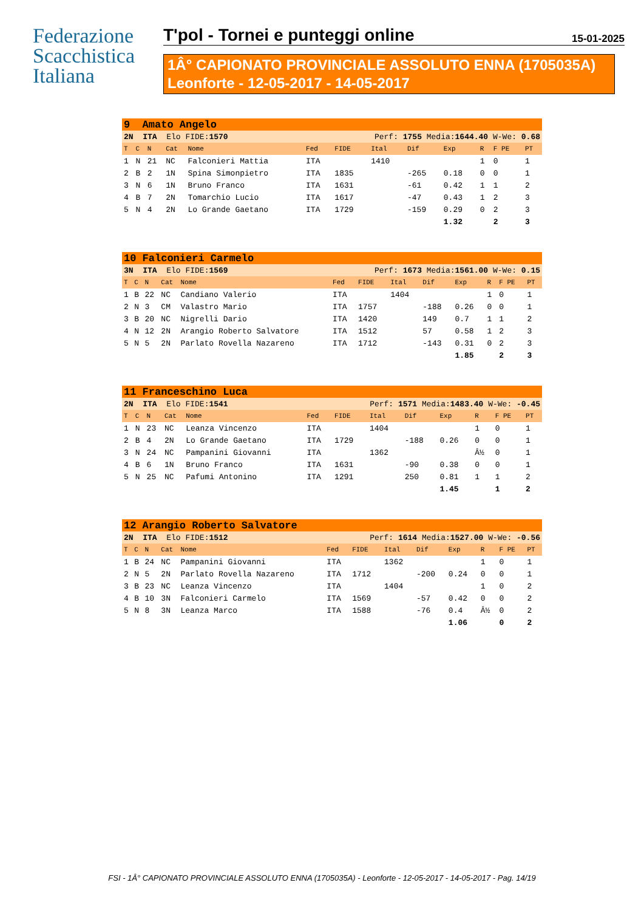Federazione
Scacchistica
Italiana
T'pol - Tornei e punteggi online 15-01-2025
1Â° CAPIONATO PROVINCIALE ASSOLUTO ENNA (1705035A)
Leonforte - 12-05-2017 - 14-05-2017
| 9 Amato Angelo | | | | | | | | | | | | |
| 2N ITA Elo FIDE: 1570 | | | | | Perf: 1755 Media: 1644.40 W-We: 0.68 | | | | | | | |
| T | C | N | Cat | Nome | Fed | FIDE | Ital | Dif | Exp | R | F PE | PT |
| 1 | N | 21 | NC | Falconieri Mattia | ITA | | 1410 | | | 1 | 0 | 1 |
| 2 | B | 2 | 1N | Spina Simonpietro | ITA | 1835 | | -265 | 0.18 | 0 | 0 | 1 |
| 3 | N | 6 | 1N | Bruno Franco | ITA | 1631 | | -61 | 0.42 | 1 | 1 | 2 |
| 4 | B | 7 | 2N | Tomarchio Lucio | ITA | 1617 | | -47 | 0.43 | 1 | 2 | 3 |
| 5 | N | 4 | 2N | Lo Grande Gaetano | ITA | 1729 | | -159 | 0.29 | 0 | 2 | 3 |
| | | | | | | | | | 1.32 | | 2 | 3 |
| 10 Falconieri Carmelo | | | | | | | | | | | | |
| 3N ITA Elo FIDE: 1569 | | | | | Perf: 1673 Media: 1561.00 W-We: 0.15 | | | | | | | |
| T | C | N | Cat | Nome | Fed | FIDE | Ital | Dif | Exp | R | F PE | PT |
| 1 | B | 22 | NC | Candiano Valerio | ITA | | 1404 | | | 1 | 0 | 1 |
| 2 | N | 3 | CM | Valastro Mario | ITA | 1757 | | -188 | 0.26 | 0 | 0 | 1 |
| 3 | B | 20 | NC | Nigrelli Dario | ITA | 1420 | | 149 | 0.7 | 1 | 1 | 2 |
| 4 | N | 12 | 2N | Arangio Roberto Salvatore | ITA | 1512 | | 57 | 0.58 | 1 | 2 | 3 |
| 5 | N | 5 | 2N | Parlato Rovella Nazareno | ITA | 1712 | | -143 | 0.31 | 0 | 2 | 3 |
| | | | | | | | | | 1.85 | | 2 | 3 |
| 11 Franceschino Luca | | | | | | | | | | | | |
| 2N ITA Elo FIDE: 1541 | | | | | Perf: 1571 Media: 1483.40 W-We: -0.45 | | | | | | | |
| T | C | N | Cat | Nome | Fed | FIDE | Ital | Dif | Exp | R | F PE | PT |
| 1 | N | 23 | NC | Leanza Vincenzo | ITA | | 1404 | | | 1 | 0 | 1 |
| 2 | B | 4 | 2N | Lo Grande Gaetano | ITA | 1729 | | -188 | 0.26 | 0 | 0 | 1 |
| 3 | N | 24 | NC | Pampanini Giovanni | ITA | | 1362 | | | Â½ | 0 | 1 |
| 4 | B | 6 | 1N | Bruno Franco | ITA | 1631 | | -90 | 0.38 | 0 | 0 | 1 |
| 5 | N | 25 | NC | Pafumi Antonino | ITA | 1291 | | 250 | 0.81 | 1 | 1 | 2 |
| | | | | | | | | | 1.45 | | 1 | 2 |
| 12 Arangio Roberto Salvatore | | | | | | | | | | | | |
| 2N ITA Elo FIDE: 1512 | | | | | Perf: 1614 Media: 1527.00 W-We: -0.56 | | | | | | | |
| T | C | N | Cat | Nome | Fed | FIDE | Ital | Dif | Exp | R | F PE | PT |
| 1 | B | 24 | NC | Pampanini Giovanni | ITA | | 1362 | | | 1 | 0 | 1 |
| 2 | N | 5 | 2N | Parlato Rovella Nazareno | ITA | 1712 | | -200 | 0.24 | 0 | 0 | 1 |
| 3 | B | 23 | NC | Leanza Vincenzo | ITA | | 1404 | | | 1 | 0 | 2 |
| 4 | B | 10 | 3N | Falconieri Carmelo | ITA | 1569 | | -57 | 0.42 | 0 | 0 | 2 |
| 5 | N | 8 | 3N | Leanza Marco | ITA | 1588 | | -76 | 0.4 | Â½ | 0 | 2 |
| | | | | | | | | | 1.06 | | 0 | 2 |
FSI - 1Â° CAPIONATO PROVINCIALE ASSOLUTO ENNA (1705035A) - Leonforte - 12-05-2017 - 14-05-2017 - Pag. 14/19